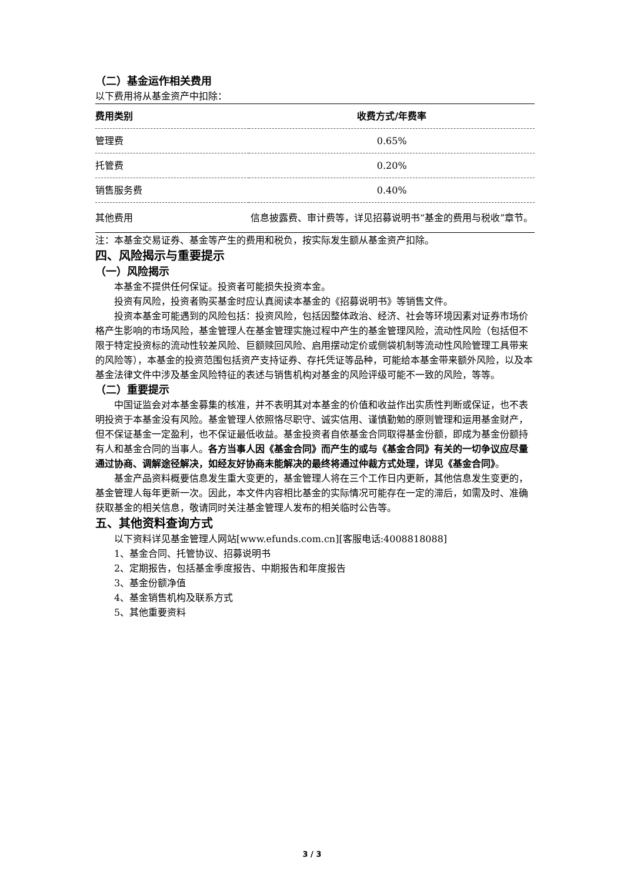（二）基金运作相关费用
以下费用将从基金资产中扣除：
| 费用类别 | 收费方式/年费率 |
| --- | --- |
| 管理费 | 0.65% |
| 托管费 | 0.20% |
| 销售服务费 | 0.40% |
| 其他费用 | 信息披露费、审计费等，详见招募说明书“基金的费用与税收”章节。 |
注：本基金交易证券、基金等产生的费用和税负，按实际发生额从基金资产扣除。
四、风险揭示与重要提示
（一）风险揭示
本基金不提供任何保证。投资者可能损失投资本金。
投资有风险，投资者购买基金时应认真阅读本基金的《招募说明书》等销售文件。
投资本基金可能遇到的风险包括：投资风险，包括因整体政治、经济、社会等环境因素对证券市场价格产生影响的市场风险，基金管理人在基金管理实施过程中产生的基金管理风险，流动性风险（包括但不限于特定投资标的流动性较差风险、巨额赎回风险、启用摆动定价或侧袋机制等流动性风险管理工具带来的风险等），本基金的投资范围包括资产支持证券、存托凭证等品种，可能给本基金带来额外风险，以及本基金法律文件中涉及基金风险特征的表述与销售机构对基金的风险评级可能不一致的风险，等等。
（二）重要提示
中国证监会对本基金募集的核准，并不表明其对本基金的价值和收益作出实质性判断或保证，也不表明投资于本基金没有风险。基金管理人依照恪尽职守、诚实信用、谨慎勤勉的原则管理和运用基金财产，但不保证基金一定盈利，也不保证最低收益。基金投资者自依基金合同取得基金份额，即成为基金份额持有人和基金合同的当事人。各方当事人因《基金合同》而产生的或与《基金合同》有关的一切争议应尽量通过协商、调解途径解决，如经友好协商未能解决的最终将通过仲裁方式处理，详见《基金合同》。
基金产品资料概要信息发生重大变更的，基金管理人将在三个工作日内更新，其他信息发生变更的，基金管理人每年更新一次。因此，本文件内容相比基金的实际情况可能存在一定的滞后，如需及时、准确获取基金的相关信息，敬请同时关注基金管理人发布的相关临时公告等。
五、其他资料查询方式
以下资料详见基金管理人网站[www.efunds.com.cn][客服电话:4008818088]
1、基金合同、托管协议、招募说明书
2、定期报告，包括基金季度报告、中期报告和年度报告
3、基金份额净值
4、基金销售机构及联系方式
5、其他重要资料
3 / 3